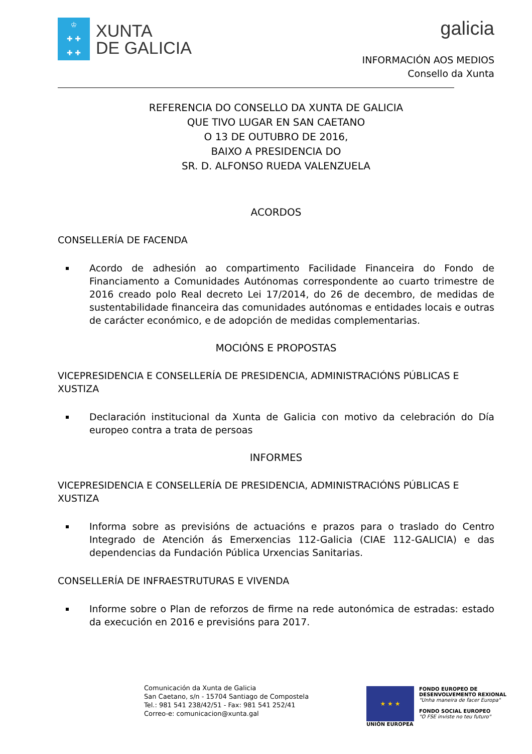♔
✚ ✚
✚ ✚
XUNTA
DE GALICIA
galicia
INFORMACIÓN AOS MEDIOS
Consello da Xunta
REFERENCIA DO CONSELLO DA XUNTA DE GALICIA
QUE TIVO LUGAR EN SAN CAETANO
O 13 DE OUTUBRO DE 2016,
BAIXO A PRESIDENCIA DO
SR. D. ALFONSO RUEDA VALENZUELA
ACORDOS
CONSELLERÍA DE FACENDA
Acordo de adhesión ao compartimento Facilidade Financeira do Fondo de Financiamento a Comunidades Autónomas correspondente ao cuarto trimestre de 2016 creado polo Real decreto Lei 17/2014, do 26 de decembro, de medidas de sustentabilidade financeira das comunidades autónomas e entidades locais e outras de carácter económico, e de adopción de medidas complementarias.
MOCIÓNS E PROPOSTAS
VICEPRESIDENCIA E CONSELLERÍA DE PRESIDENCIA, ADMINISTRACIÓNS PÚBLICAS E XUSTIZA
Declaración institucional da Xunta de Galicia con motivo da celebración do Día europeo contra a trata de persoas
INFORMES
VICEPRESIDENCIA E CONSELLERÍA DE PRESIDENCIA, ADMINISTRACIÓNS PÚBLICAS E XUSTIZA
Informa sobre as previsións de actuacións e prazos para o traslado do Centro Integrado de Atención ás Emerxencias 112-Galicia (CIAE 112-GALICIA) e das dependencias da Fundación Pública Urxencias Sanitarias.
CONSELLERÍA DE INFRAESTRUTURAS E VIVENDA
Informe sobre o Plan de reforzos de firme na rede autonómica de estradas: estado da execución en 2016 e previsións para 2017.
Comunicación da Xunta de Galicia
San Caetano, s/n - 15704 Santiago de Compostela
Tel.: 981 541 238/42/51 - Fax: 981 541 252/41
Correo-e: comunicacion@xunta.gal
★ ★ ★
UNIÓN EUROPEA
FONDO EUROPEO DE
DESENVOLVEMENTO REXIONAL
"Unha maneira de facer Europa"
FONDO SOCIAL EUROPEO
"O FSE inviste no teu futuro"